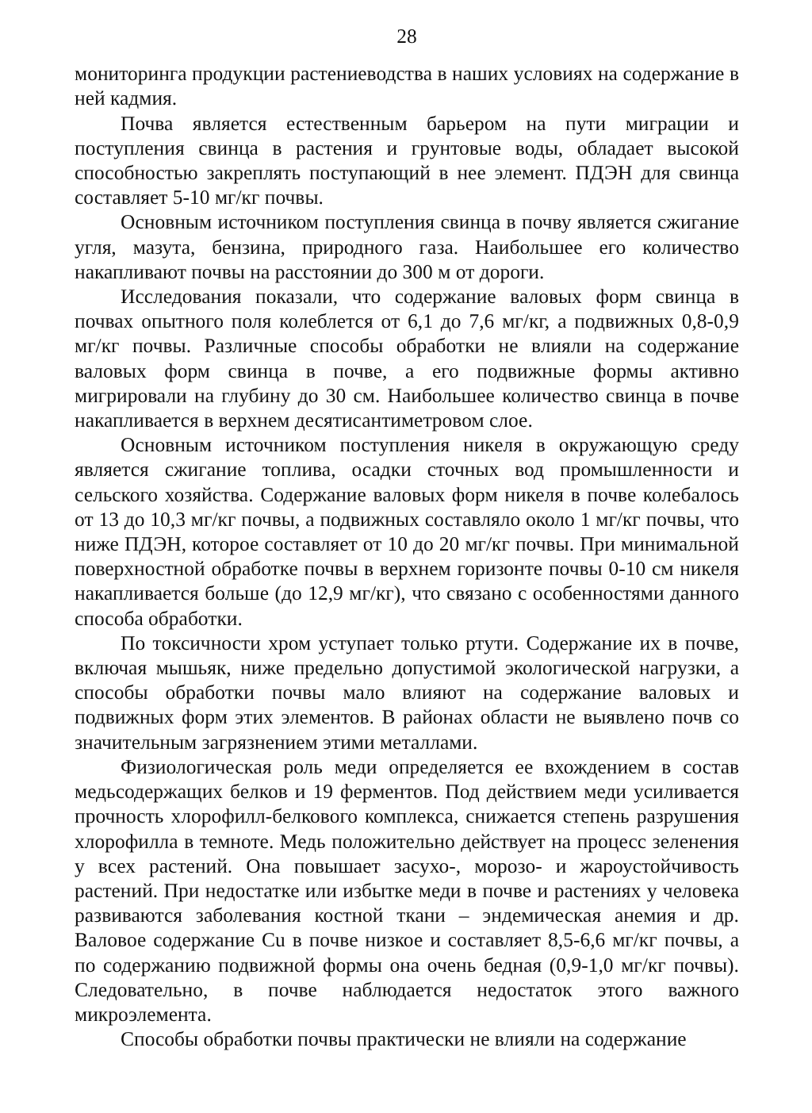28
мониторинга продукции растениеводства в наших условиях на содержание в ней кадмия.
Почва является естественным барьером на пути миграции и поступления свинца в растения и грунтовые воды, обладает высокой способностью закреплять поступающий в нее элемент. ПДЭН для свинца составляет 5-10 мг/кг почвы.
Основным источником поступления свинца в почву является сжигание угля, мазута, бензина, природного газа. Наибольшее его количество накапливают почвы на расстоянии до 300 м от дороги.
Исследования показали, что содержание валовых форм свинца в почвах опытного поля колеблется от 6,1 до 7,6 мг/кг, а подвижных 0,8-0,9 мг/кг почвы. Различные способы обработки не влияли на содержание валовых форм свинца в почве, а его подвижные формы активно мигрировали на глубину до 30 см. Наибольшее количество свинца в почве накапливается в верхнем десятисантиметровом слое.
Основным источником поступления никеля в окружающую среду является сжигание топлива, осадки сточных вод промышленности и сельского хозяйства. Содержание валовых форм никеля в почве колебалось от 13 до 10,3 мг/кг почвы, а подвижных составляло около 1 мг/кг почвы, что ниже ПДЭН, которое составляет от 10 до 20 мг/кг почвы. При минимальной поверхностной обработке почвы в верхнем горизонте почвы 0-10 см никеля накапливается больше (до 12,9 мг/кг), что связано с особенностями данного способа обработки.
По токсичности хром уступает только ртути. Содержание их в почве, включая мышьяк, ниже предельно допустимой экологической нагрузки, а способы обработки почвы мало влияют на содержание валовых и подвижных форм этих элементов. В районах области не выявлено почв со значительным загрязнением этими металлами.
Физиологическая роль меди определяется ее вхождением в состав медьсодержащих белков и 19 ферментов. Под действием меди усиливается прочность хлорофилл-белкового комплекса, снижается степень разрушения хлорофилла в темноте. Медь положительно действует на процесс зеленения у всех растений. Она повышает засухо-, морозо- и жароустойчивость растений. При недостатке или избытке меди в почве и растениях у человека развиваются заболевания костной ткани – эндемическая анемия и др. Валовое содержание Cu в почве низкое и составляет 8,5-6,6 мг/кг почвы, а по содержанию подвижной формы она очень бедная (0,9-1,0 мг/кг почвы). Следовательно, в почве наблюдается недостаток этого важного микроэлемента.
Способы обработки почвы практически не влияли на содержание